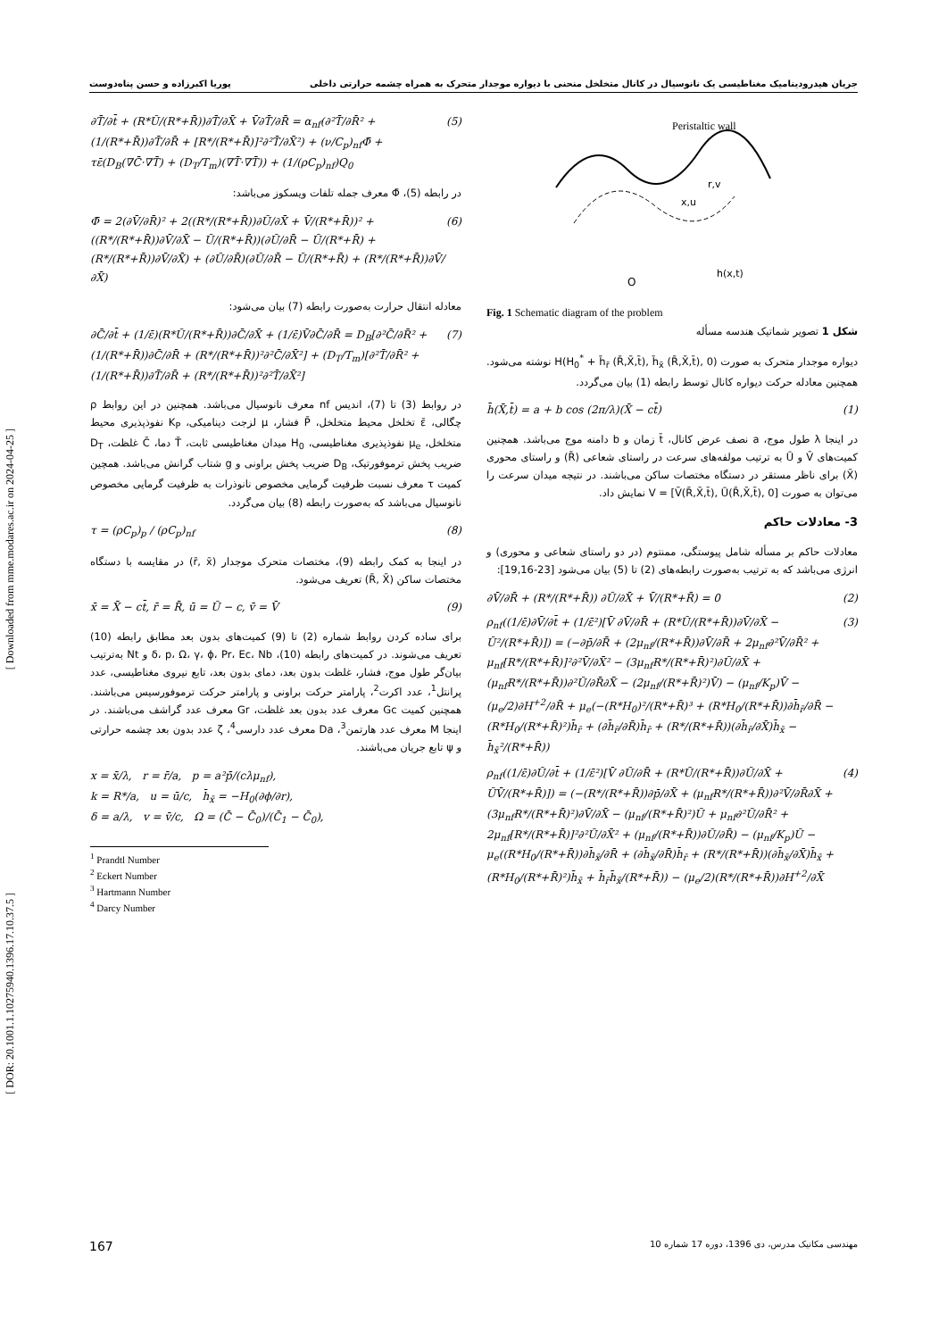جریان هیدرودینامیک مغناطیسی یک نانوسیال در کانال متخلخل منحنی با دیواره موجدار متحرک به همراه چشمه حرارتی داخلی پوریا اکبرزاده و حسن پناه‌دوست
[ Downloaded from mme.modares.ac.ir on 2024-04-25 ]
[ DOR: 20.1001.1.10275940.1396.17.10.37.5 ]
Peristaltic wall
O
h(x,t)
x,u
r,v
Fig. 1 Schematic diagram of the problem
شکل 1 تصویر شماتیک هندسه مسأله
دیواره موجدار متحرک به صورت H(H<sub>0</sub><sup>*</sup> + h̄<sub>r̄</sub> (R̄,X̄,t̄), h̄<sub>x̄</sub> (R̄,X̄,t̄), 0) نوشته می‌شود. همچنین معادله حرکت دیواره کانال توسط رابطه (1) بیان می‌گردد.
h̄(X̄,t̄) = a + b cos (2π/λ)(X̄ − ct̄) (1)
در اینجا λ طول موج، a نصف عرض کانال، t̄ زمان و b دامنه موج می‌باشد. همچنین کمیت‌های V̄ و Ū به ترتیب مولفه‌های سرعت در راستای شعاعی (R̄) و راستای محوری (X̄) برای ناظر مستقر در دستگاه مختصات ساکن می‌باشند. در نتیجه میدان سرعت را می‌توان به صورت V = [V̄(R̄,X̄,t̄), Ū(R̄,X̄,t̄), 0] نمایش داد.
3- معادلات حاکم
معادلات حاکم بر مسأله شامل پیوستگی، ممنتوم (در دو راستای شعاعی و محوری) و انرژی می‌باشد که به ترتیب به‌صورت رابطه‌های (2) تا (5) بیان می‌شود [23-19,16]:
∂V̄/∂R̄ + (R*/(R*+R̄)) ∂Ū/∂X̄ + V̄/(R*+R̄) = 0 (2)
ρ<sub>nf</sub>((1/ε̄)∂V̄/∂t̄ + (1/ε̄²)[V̄ ∂V̄/∂R̄ + (R*Ū/(R*+R̄))∂V̄/∂X̄ − Ū²/(R*+R̄)]) = (−∂p̄/∂R̄ + (2μ<sub>nf</sub>/(R*+R̄))∂V̄/∂R̄ + 2μ<sub>nf</sub>∂²V̄/∂R̄² + μ<sub>nf</sub>[R*/(R*+R̄)]²∂²V̄/∂X̄² − (3μ<sub>nf</sub>R*/(R*+R̄)²)∂Ū/∂X̄ + (μ<sub>nf</sub>R*/(R*+R̄))∂²Ū/∂R̄∂X̄ − (2μ<sub>nf</sub>/(R*+R̄)²)V̄) − (μ<sub>nf</sub>/K<sub>p</sub>)V̄ − (μ<sub>e</sub>/2)∂H<sup>+2</sup>/∂R̄ + μ<sub>e</sub>(−(R*H<sub>0</sub>)²/(R*+R̄)³ + (R*H<sub>0</sub>/(R*+R̄))∂h̄<sub>r̄</sub>/∂R̄ − (R*H<sub>0</sub>/(R*+R̄)²)h̄<sub>r̄</sub> + (∂h̄<sub>r̄</sub>/∂R̄)h̄<sub>r̄</sub> + (R*/(R*+R̄))(∂h̄<sub>r̄</sub>/∂X̄)h̄<sub>x̄</sub> − h̄<sub>x̄</sub>²/(R*+R̄)) (3)
ρ<sub>nf</sub>((1/ε̄)∂Ū/∂t̄ + (1/ε̄²)[V̄ ∂Ū/∂R̄ + (R*Ū/(R*+R̄))∂Ū/∂X̄ + ŪV̄/(R*+R̄)]) = (−(R*/(R*+R̄))∂p̄/∂X̄ + (μ<sub>nf</sub>R*/(R*+R̄))∂²V̄/∂R̄∂X̄ + (3μ<sub>nf</sub>R*/(R*+R̄)²)∂V̄/∂X̄ − (μ<sub>nf</sub>/(R*+R̄)²)Ū + μ<sub>nf</sub>∂²Ū/∂R̄² + 2μ<sub>nf</sub>[R*/(R*+R̄)]²∂²Ū/∂X̄² + (μ<sub>nf</sub>/(R*+R̄))∂Ū/∂R̄) − (μ<sub>nf</sub>/K<sub>p</sub>)Ū − μ<sub>e</sub>((R*H<sub>0</sub>/(R*+R̄))∂h̄<sub>x̄</sub>/∂R̄ + (∂h̄<sub>x̄</sub>/∂R̄)h̄<sub>r̄</sub> + (R*/(R*+R̄))(∂h̄<sub>x̄</sub>/∂X̄)h̄<sub>x̄</sub> + (R*H<sub>0</sub>/(R*+R̄)²)h̄<sub>x̄</sub> + h̄<sub>r̄</sub>h̄<sub>x̄</sub>/(R*+R̄)) − (μ<sub>e</sub>/2)(R*/(R*+R̄))∂H<sup>+2</sup>/∂X̄ (4)
∂T̄/∂t̄ + (R*Ū/(R*+R̄))∂T̄/∂X̄ + V̄∂T̄/∂R̄ = α<sub>nf</sub>(∂²T̄/∂R̄² + (1/(R*+R̄))∂T̄/∂R̄ + [R*/(R*+R̄)]²∂²T̄/∂X̄²) + (ν/C<sub>p</sub>)<sub>nf</sub>Φ̄ + τε̄(D<sub>B</sub>(∇C̄·∇T̄) + (D<sub>T</sub>/T<sub>m</sub>)(∇T̄·∇T̄)) + (1/(ρC<sub>p</sub>)<sub>nf</sub>)Q<sub>0</sub> (5)
در رابطه (5)، Φ̄ معرف جمله تلفات ویسکوز می‌باشد:
Φ̄ = 2(∂V̄/∂R̄)² + 2((R*/(R*+R̄))∂Ū/∂X̄ + V̄/(R*+R̄))² + ((R*/(R*+R̄))∂V̄/∂X̄ − Ū/(R*+R̄))(∂Ū/∂R̄ − Ū/(R*+R̄) + (R*/(R*+R̄))∂V̄/∂X̄) + (∂Ū/∂R̄)(∂Ū/∂R̄ − Ū/(R*+R̄) + (R*/(R*+R̄))∂V̄/∂X̄) (6)
معادله انتقال حرارت به‌صورت رابطه (7) بیان می‌شود:
∂C̄/∂t̄ + (1/ε̄)(R*Ū/(R*+R̄))∂C̄/∂X̄ + (1/ε̄)V̄∂C̄/∂R̄ = D<sub>B</sub>[∂²C̄/∂R̄² + (1/(R*+R̄))∂C̄/∂R̄ + (R*/(R*+R̄))²∂²C̄/∂X̄²] + (D<sub>T</sub>/T<sub>m</sub>)[∂²T̄/∂R̄² + (1/(R*+R̄))∂T̄/∂R̄ + (R*/(R*+R̄))²∂²T̄/∂X̄²] (7)
در روابط (3) تا (7)، اندیس nf معرف نانوسیال می‌باشد. همچنین در این روابط ρ چگالی، ε̄ تخلخل محیط متخلخل، P̄ فشار، μ لزجت دینامیکی، K<sub>P</sub> نفوذپذیری محیط متخلخل، μ<sub>e</sub> نفوذپذیری مغناطیسی، H<sub>0</sub> میدان مغناطیسی ثابت، T̄ دما، C̄ غلظت، D<sub>T</sub> ضریب پخش ترموفورتیک، D<sub>B</sub> ضریب پخش براونی و g شتاب گرانش می‌باشد. همچین کمیت τ معرف نسبت ظرفیت گرمایی مخصوص نانوذرات به ظرفیت گرمایی مخصوص نانوسیال می‌باشد که به‌صورت رابطه (8) بیان می‌گردد.
τ = (ρC<sub>p</sub>)<sub>p</sub> / (ρC<sub>p</sub>)<sub>nf</sub> (8)
در اینجا به کمک رابطه (9)، مختصات متحرک موجدار (r̄, x̄) در مقایسه با دستگاه مختصات ساکن (R̄, X̄) تعریف می‌شود.
x̄ = X̄ − ct̄, r̄ = R̄, ū = Ū − c, v̄ = V̄ (9)
برای ساده کردن روابط شماره (2) تا (9) کمیت‌های بدون بعد مطابق رابطه (10) تعریف می‌شوند. در کمیت‌های رابطه (10)، δ، p، Ω، γ، ϕ، Pr، Ec، Nb و Nt به‌ترتیب بیان‌گر طول موج، فشار، غلظت بدون بعد، دمای بدون بعد، تابع نیروی مغناطیسی، عدد پرانتل<sup>1</sup>، عدد اکرت<sup>2</sup>، پارامتر حرکت براونی و پارامتر حرکت ترموفورسیس می‌باشند. همچنین کمیت Gc معرف عدد بدون بعد غلظت، Gr معرف عدد گراشف می‌باشند. در اینجا M معرف عدد هارتمن<sup>3</sup>، Da معرف عدد دارسی<sup>4</sup>، ζ عدد بدون بعد چشمه حرارتی و ψ تابع جریان می‌باشند.
x = x̄/λ, r = r̄/a, p = a²p̄/(cλμ<sub>nf</sub>),
k = R*/a, u = ū/c, h̄<sub>x̄</sub> = −H<sub>0</sub>(∂ϕ/∂r),
δ = a/λ, v = v̄/c, Ω = (C̄ − C̄<sub>0</sub>)/(C̄<sub>1</sub> − C̄<sub>0</sub>),
<sup>1</sup> Prandtl Number
<sup>2</sup> Eckert Number
<sup>3</sup> Hartmann Number
<sup>4</sup> Darcy Number
167 مهندسی مکانیک مدرس، دی 1396، دوره 17 شماره 10